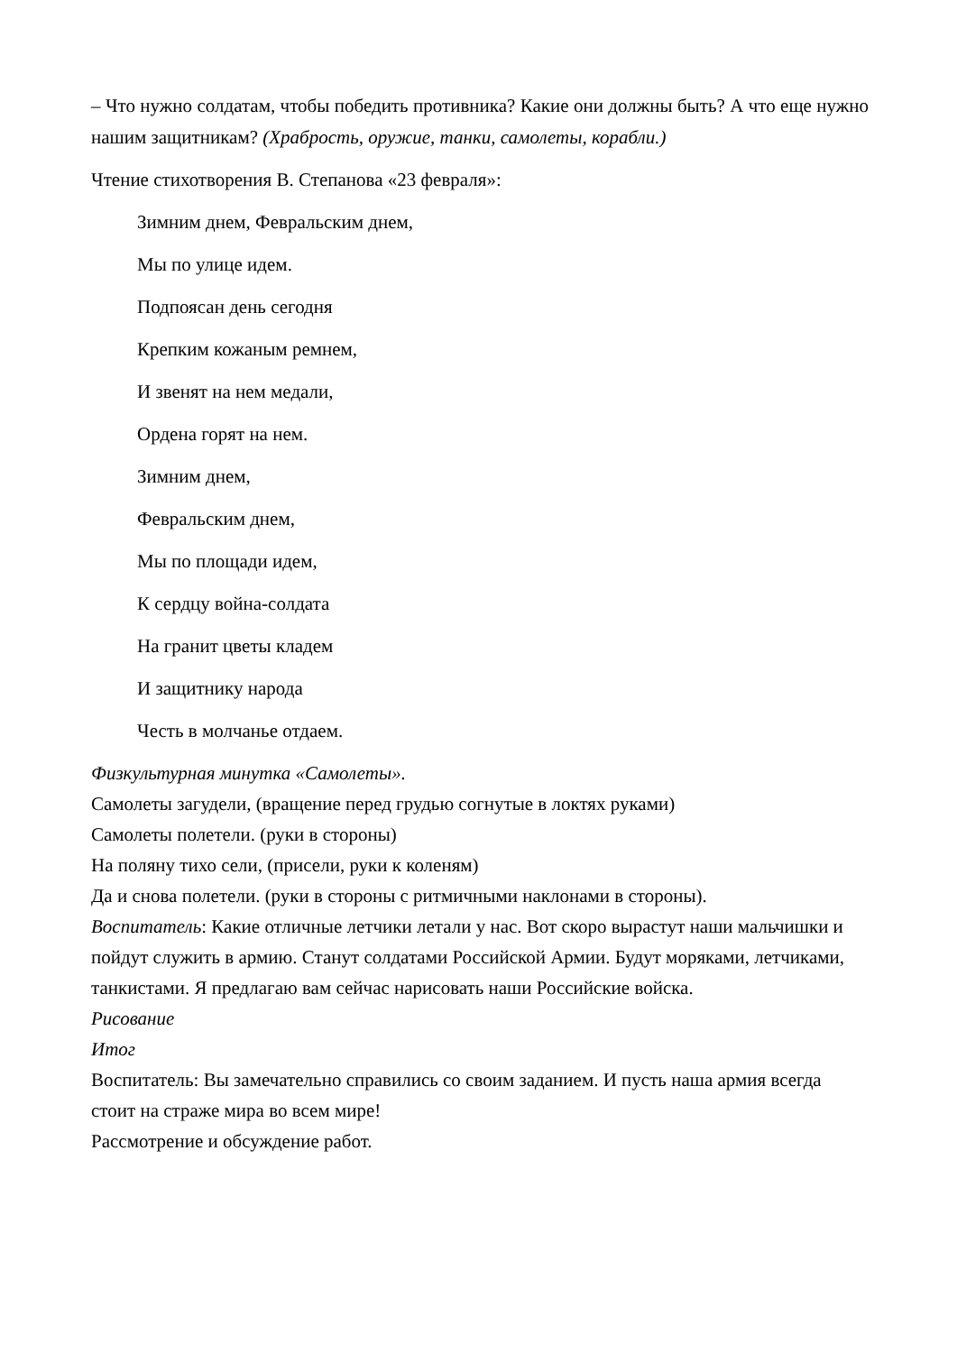– Что нужно солдатам, чтобы победить противника? Какие они должны быть? А что еще нужно нашим защитникам? (Храбрость, оружие, танки, самолеты, корабли.)
Чтение стихотворения В. Степанова «23 февраля»:
Зимним днем, Февральским днем,
Мы по улице идем.
Подпоясан день сегодня
Крепким кожаным ремнем,
И звенят на нем медали,
Ордена горят на нем.
Зимним днем,
Февральским днем,
Мы по площади идем,
К сердцу война-солдата
На гранит цветы кладем
И защитнику народа
Честь в молчанье отдаем.
Физкультурная минутка «Самолеты».
Самолеты загудели, (вращение перед грудью согнутые в локтях руками)
Самолеты полетели. (руки в стороны)
На поляну тихо сели, (присели, руки к коленям)
Да и снова полетели. (руки в стороны с ритмичными наклонами в стороны).
Воспитатель: Какие отличные летчики летали у нас. Вот скоро вырастут наши мальчишки и пойдут служить в армию. Станут солдатами Российской Армии. Будут моряками, летчиками, танкистами. Я предлагаю вам сейчас нарисовать наши Российские войска.
Рисование
Итог
Воспитатель: Вы замечательно справились со своим заданием. И пусть наша армия всегда стоит на страже мира во всем мире!
Рассмотрение и обсуждение работ.